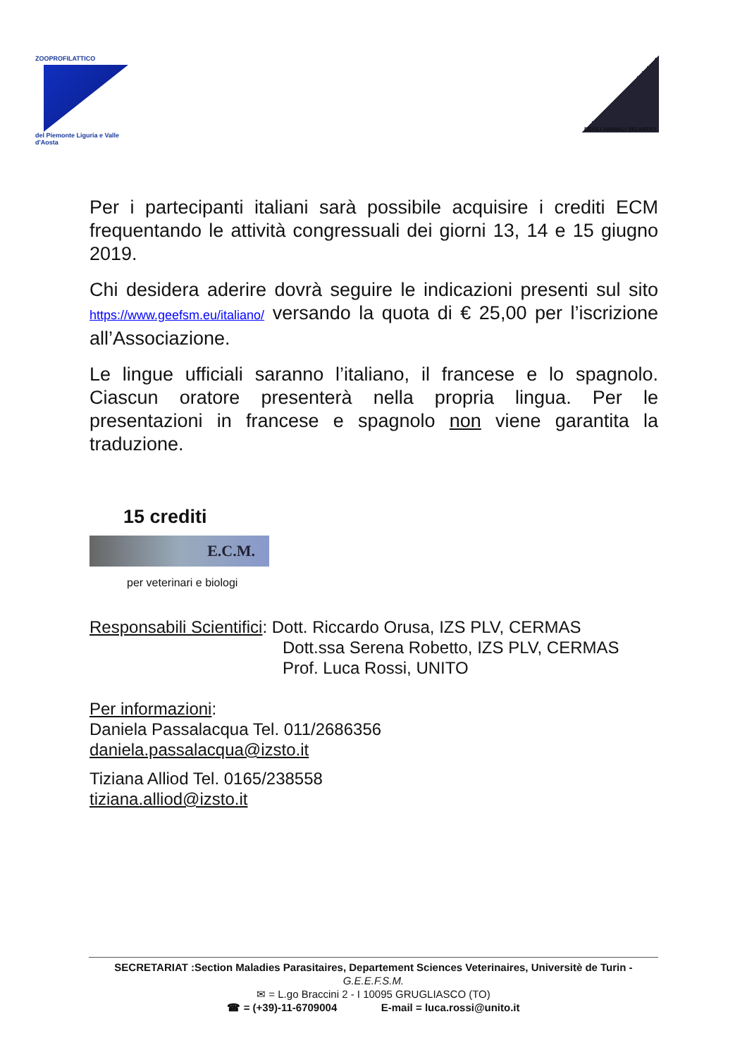ZOOPROFILATTICO
del Piemonte Liguria e Valle d'Aosta
DEGLI ANIMALI SELVATICI
Per i partecipanti italiani sarà possibile acquisire i crediti ECM frequentando le attività congressuali dei giorni 13, 14 e 15 giugno 2019.
Chi desidera aderire dovrà seguire le indicazioni presenti sul sito https://www.geefsm.eu/italiano/ versando la quota di € 25,00 per l’iscrizione all’Associazione.
Le lingue ufficiali saranno l’italiano, il francese e lo spagnolo. Ciascun oratore presenterà nella propria lingua. Per le presentazioni in francese e spagnolo non viene garantita la traduzione.
15 crediti
E.C.M.
per veterinari e biologi
Responsabili Scientifici: Dott. Riccardo Orusa, IZS PLV, CERMAS
Dott.ssa Serena Robetto, IZS PLV, CERMAS
Prof. Luca Rossi, UNITO
Per informazioni:
Daniela Passalacqua Tel. 011/2686356
daniela.passalacqua@izsto.it
Tiziana Alliod Tel. 0165/238558
tiziana.alliod@izsto.it
SECRETARIAT :Section Maladies Parasitaires, Departement Sciences Veterinaires, Universitè de Turin -
G.E.E.F.S.M.
✉ = L.go Braccini 2 - I 10095 GRUGLIASCO (TO)
☎ = (+39)-11-6709004 E-mail = luca.rossi@unito.it